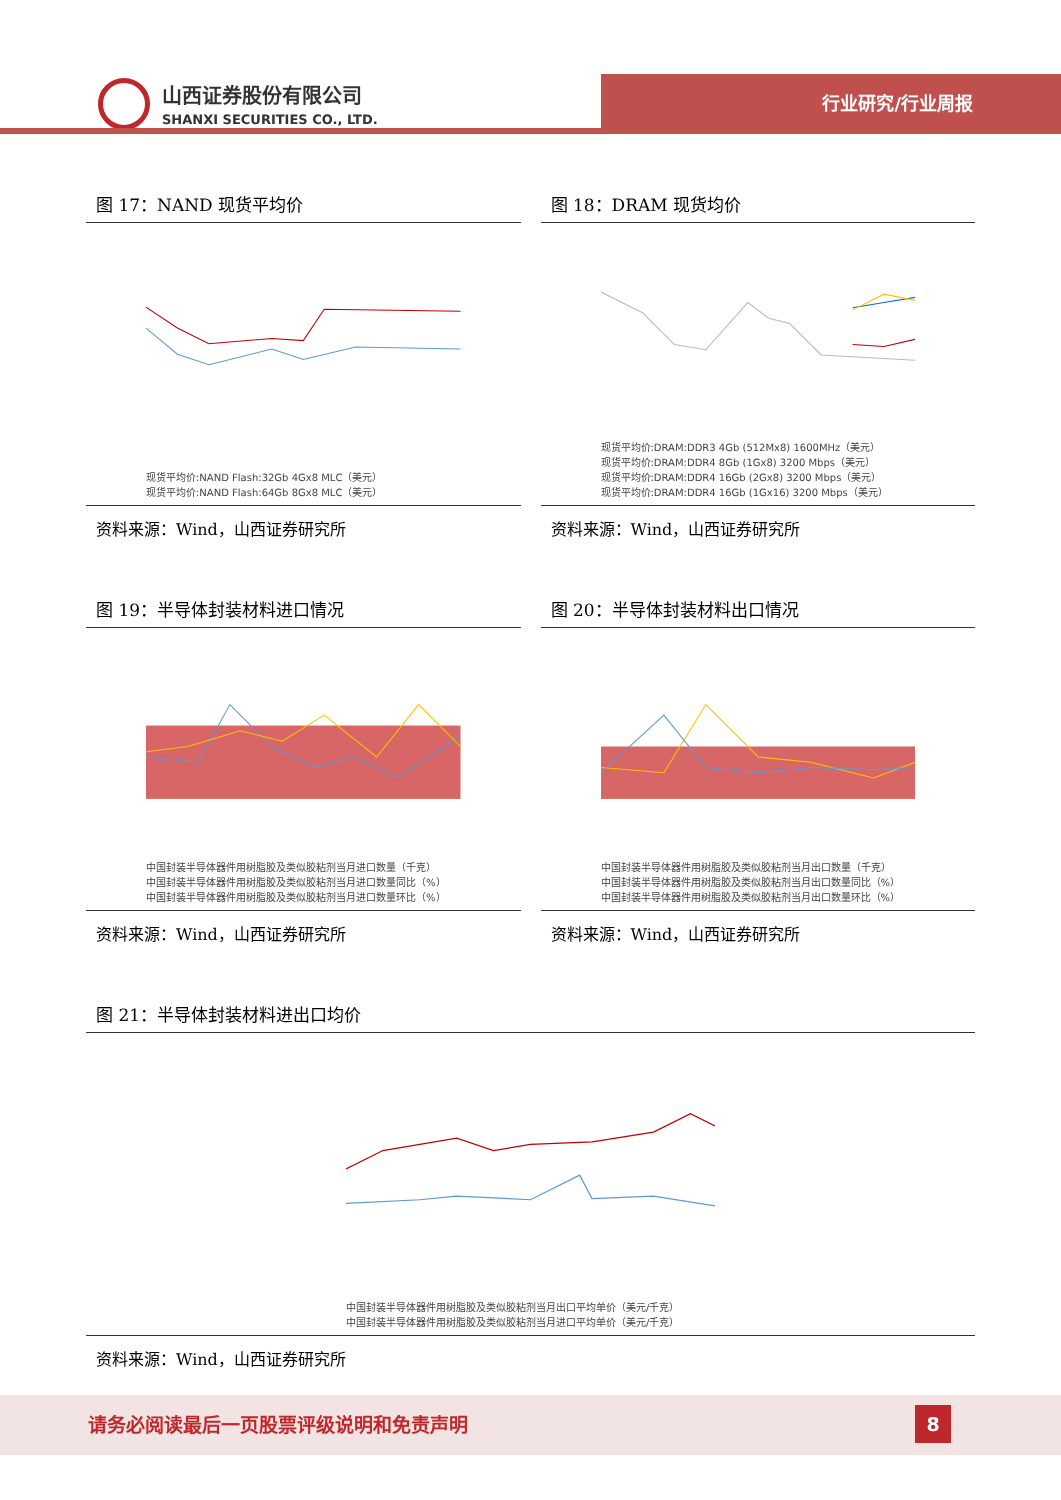山西证券股份有限公司
SHANXI SECURITIES CO., LTD.
行业研究/行业周报
图 17：NAND 现货平均价
现货平均价:NAND Flash:32Gb 4Gx8 MLC（美元）
现货平均价:NAND Flash:64Gb 8Gx8 MLC（美元）
资料来源：Wind，山西证券研究所
图 18：DRAM 现货均价
现货平均价:DRAM:DDR3 4Gb (512Mx8) 1600MHz（美元）
现货平均价:DRAM:DDR4 8Gb (1Gx8) 3200 Mbps（美元）
现货平均价:DRAM:DDR4 16Gb (2Gx8) 3200 Mbps（美元）
现货平均价:DRAM:DDR4 16Gb (1Gx16) 3200 Mbps（美元）
资料来源：Wind，山西证券研究所
图 19：半导体封装材料进口情况
中国封装半导体器件用树脂胶及类似胶粘剂当月进口数量（千克）
中国封装半导体器件用树脂胶及类似胶粘剂当月进口数量同比（%）
中国封装半导体器件用树脂胶及类似胶粘剂当月进口数量环比（%）
资料来源：Wind，山西证券研究所
图 20：半导体封装材料出口情况
中国封装半导体器件用树脂胶及类似胶粘剂当月出口数量（千克）
中国封装半导体器件用树脂胶及类似胶粘剂当月出口数量同比（%）
中国封装半导体器件用树脂胶及类似胶粘剂当月出口数量环比（%）
资料来源：Wind，山西证券研究所
图 21：半导体封装材料进出口均价
中国封装半导体器件用树脂胶及类似胶粘剂当月出口平均单价（美元/千克）
中国封装半导体器件用树脂胶及类似胶粘剂当月进口平均单价（美元/千克）
资料来源：Wind，山西证券研究所
请务必阅读最后一页股票评级说明和免责声明
8